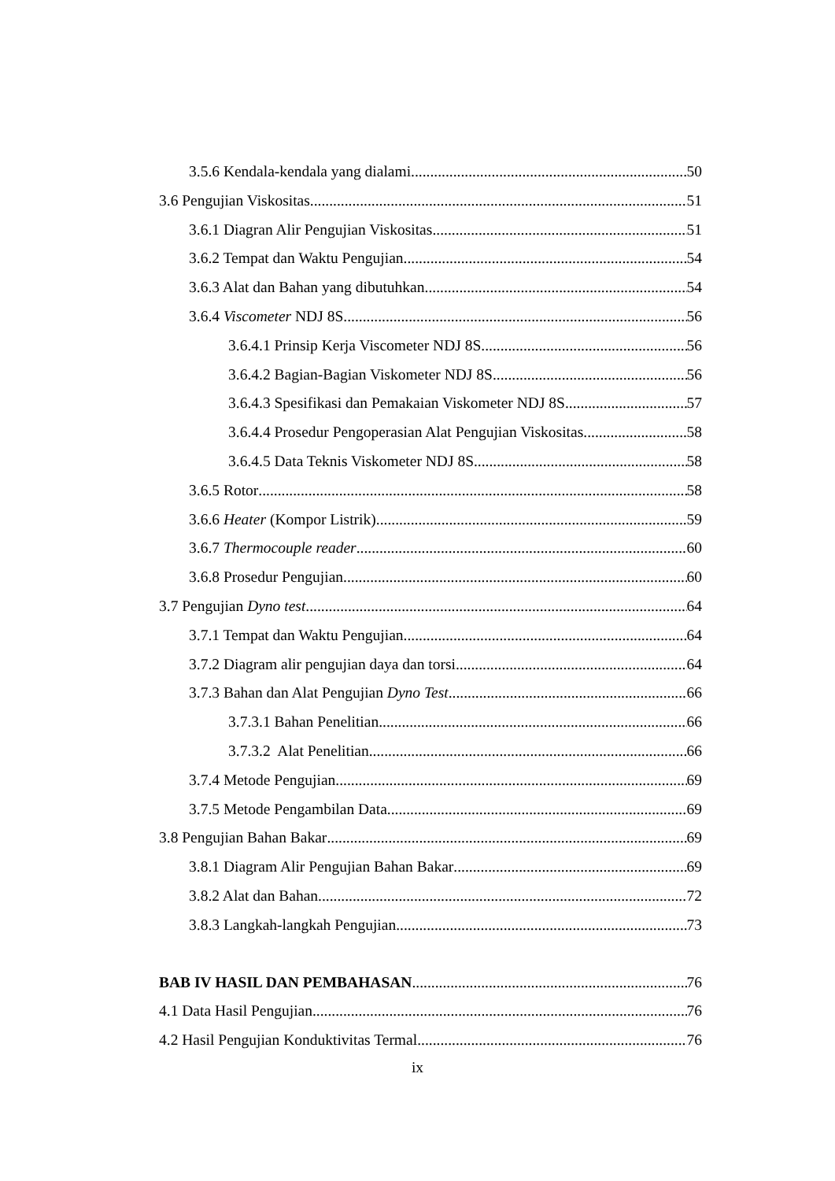3.5.6 Kendala-kendala yang dialami 50
3.6 Pengujian Viskositas 51
3.6.1 Diagran Alir Pengujian Viskositas 51
3.6.2 Tempat dan Waktu Pengujian 54
3.6.3 Alat dan Bahan yang dibutuhkan 54
3.6.4 Viscometer NDJ 8S 56
3.6.4.1 Prinsip Kerja Viscometer NDJ 8S 56
3.6.4.2 Bagian-Bagian Viskometer NDJ 8S 56
3.6.4.3 Spesifikasi dan Pemakaian Viskometer NDJ 8S 57
3.6.4.4 Prosedur Pengoperasian Alat Pengujian Viskositas 58
3.6.4.5 Data Teknis Viskometer NDJ 8S 58
3.6.5 Rotor 58
3.6.6 Heater (Kompor Listrik) 59
3.6.7 Thermocouple reader 60
3.6.8 Prosedur Pengujian 60
3.7 Pengujian Dyno test 64
3.7.1 Tempat dan Waktu Pengujian 64
3.7.2 Diagram alir pengujian daya dan torsi 64
3.7.3 Bahan dan Alat Pengujian Dyno Test 66
3.7.3.1 Bahan Penelitian 66
3.7.3.2 Alat Penelitian 66
3.7.4 Metode Pengujian 69
3.7.5 Metode Pengambilan Data 69
3.8 Pengujian Bahan Bakar 69
3.8.1 Diagram Alir Pengujian Bahan Bakar 69
3.8.2 Alat dan Bahan 72
3.8.3 Langkah-langkah Pengujian 73
BAB IV HASIL DAN PEMBAHASAN 76
4.1 Data Hasil Pengujian 76
4.2 Hasil Pengujian Konduktivitas Termal 76
ix